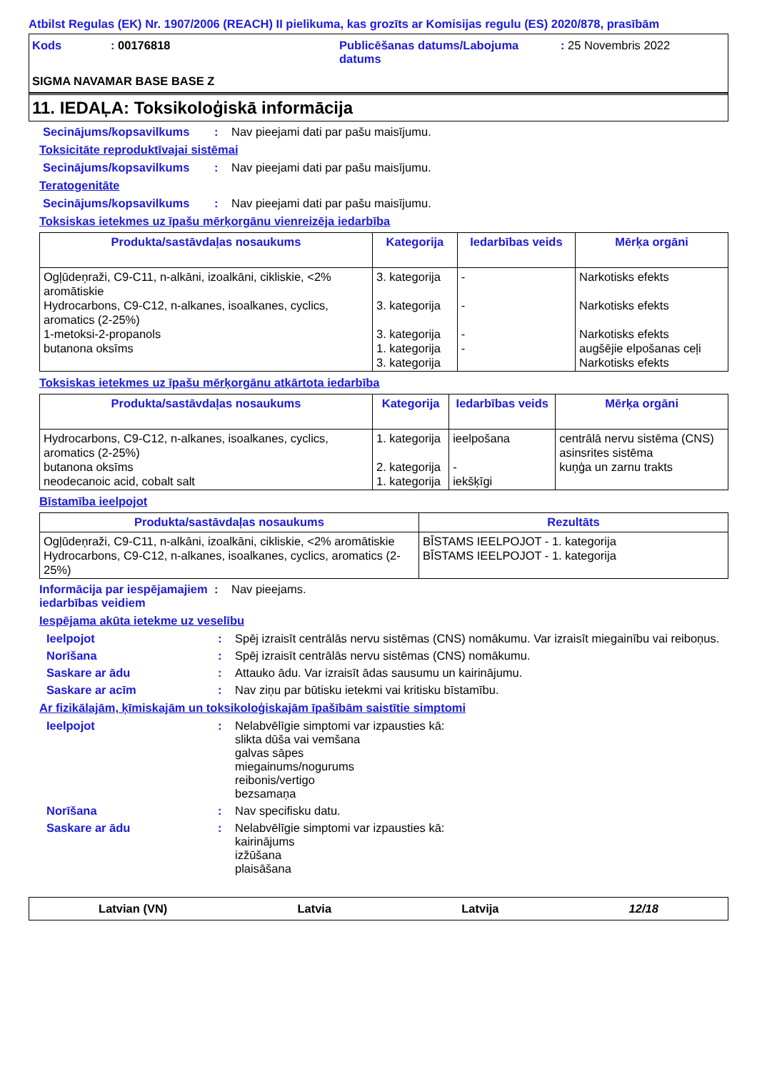Atbilst Regulas (EK) Nr. 1907/2006 (REACH) II pielikuma, kas grozīts ar Komisijas regulu (ES) 2020/878, prasībām
Kods
: 00176818
Publicēšanas datums/Labojuma datums
: 25 Novembris 2022
SIGMA NAVAMAR BASE BASE Z
11. IEDAĻA: Toksikoloģiskā informācija
Secinājums/kopsavilkums : Nav pieejami dati par pašu maisījumu.
Toksicitāte reproduktīvajai sistēmai
Secinājums/kopsavilkums : Nav pieejami dati par pašu maisījumu.
Teratogenitāte
Secinājums/kopsavilkums : Nav pieejami dati par pašu maisījumu.
Toksiskas ietekmes uz īpašu mērķorgānu vienreizēja iedarbība
| Produkta/sastāvdaļas nosaukums | Kategorija | Iedarbības veids | Mērķa orgāni |
| --- | --- | --- | --- |
| Ogļūdeņraži, C9-C11, n-alkāni, izoalkāni, cikliskie, <2% aromātiskie Hydrocarbons, C9-C12, n-alkanes, isoalkanes, cyclics, aromatics (2-25%) 1-metoksi-2-propanols butanona oksīms | 3. kategorija 3. kategorija 3. kategorija 1. kategorija 3. kategorija | - - - - | Narkotisks efekts Narkotisks efekts Narkotisks efekts augšējie elpošanas ceļi Narkotisks efekts |
Toksiskas ietekmes uz īpašu mērķorgānu atkārtota iedarbība
| Produkta/sastāvdaļas nosaukums | Kategorija | Iedarbības veids | Mērķa orgāni |
| --- | --- | --- | --- |
| Hydrocarbons, C9-C12, n-alkanes, isoalkanes, cyclics, aromatics (2-25%) butanona oksīms neodecanoic acid, cobalt salt | 1. kategorija 2. kategorija 1. kategorija | ieelpošana - iekšķīgi | centrālā nervu sistēma (CNS) asinsrites sistēma kuņģa un zarnu trakts |
Bīstamība ieelpojot
| Produkta/sastāvdaļas nosaukums | Rezultāts |
| --- | --- |
| Ogļūdeņraži, C9-C11, n-alkāni, izoalkāni, cikliskie, <2% aromātiskie Hydrocarbons, C9-C12, n-alkanes, isoalkanes, cyclics, aromatics (2-25%) | BĪSTAMS IEELPOJOT - 1. kategorija BĪSTAMS IEELPOJOT - 1. kategorija |
Informācija par iespējamajiem iedarbības veidiem
: Nav pieejams.
Iespējama akūta ietekme uz veselību
Ieelpojot : Spēj izraisīt centrālās nervu sistēmas (CNS) nomākumu. Var izraisīt miegainību vai reiboņus.
Norīšana : Spēj izraisīt centrālās nervu sistēmas (CNS) nomākumu.
Saskare ar ādu : Attauko ādu. Var izraisīt ādas sausumu un kairinājumu.
Saskare ar acīm : Nav ziņu par būtisku ietekmi vai kritisku bīstamību.
Ar fizikālajām, ķīmiskajām un toksikoloģiskajām īpašībām saistītie simptomi
Ieelpojot : Nelabvēlīgie simptomi var izpausties kā:
slikta dūša vai vemšana
galvas sāpes
miegainums/nogurums
reibonis/vertigo
bezsamaņa
Norīšana : Nav specifisku datu.
Saskare ar ādu : Nelabvēlīgie simptomi var izpausties kā:
kairinājums
izžūšana
plaisāšana
Latvian (VN) Latvia Latvija 12/18